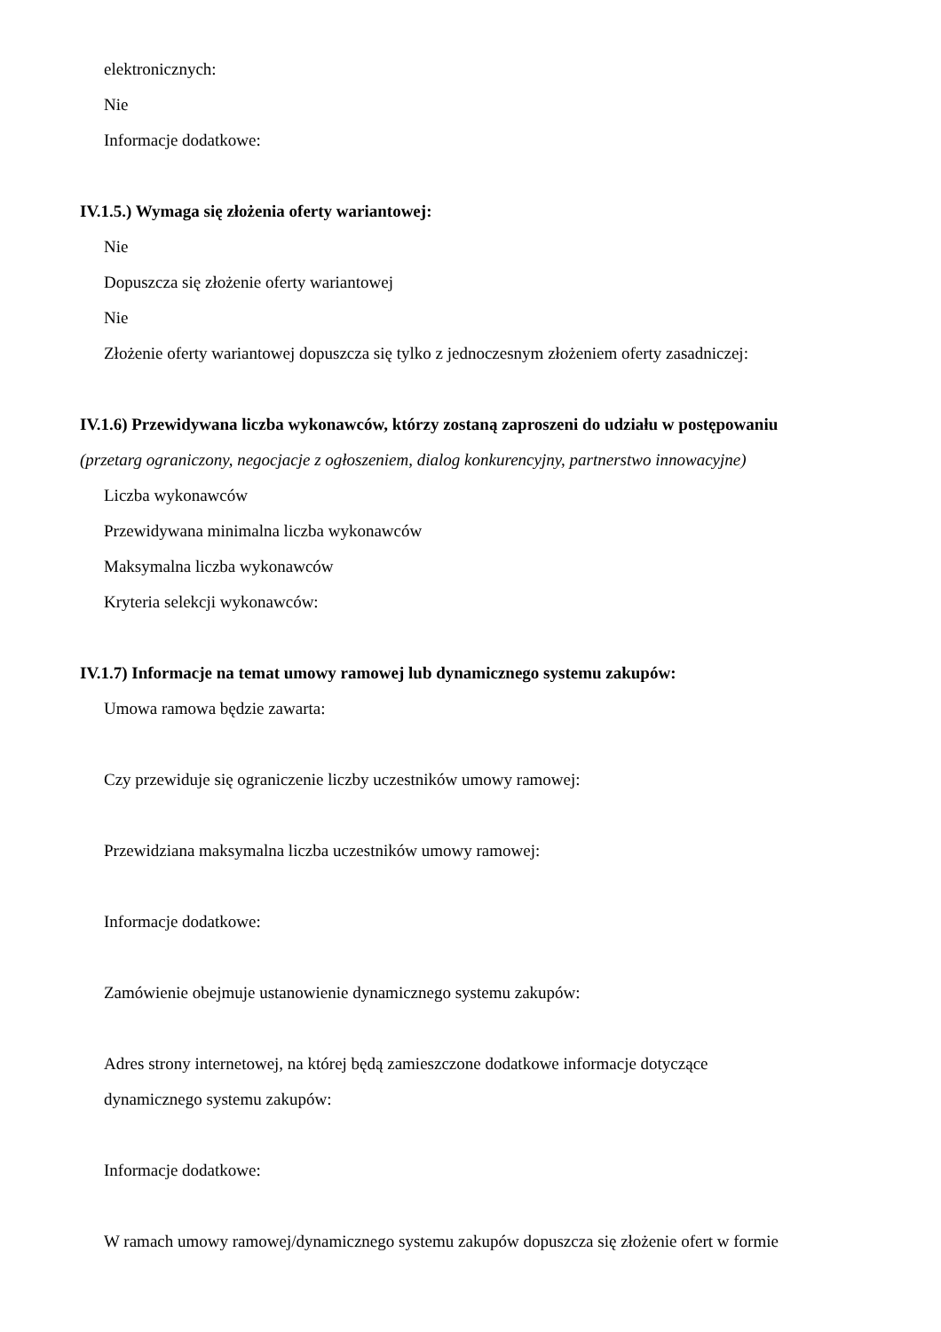elektronicznych:
Nie
Informacje dodatkowe:
IV.1.5.) Wymaga się złożenia oferty wariantowej:
Nie
Dopuszcza się złożenie oferty wariantowej
Nie
Złożenie oferty wariantowej dopuszcza się tylko z jednoczesnym złożeniem oferty zasadniczej:
IV.1.6) Przewidywana liczba wykonawców, którzy zostaną zaproszeni do udziału w postępowaniu
(przetarg ograniczony, negocjacje z ogłoszeniem, dialog konkurencyjny, partnerstwo innowacyjne)
Liczba wykonawców
Przewidywana minimalna liczba wykonawców
Maksymalna liczba wykonawców
Kryteria selekcji wykonawców:
IV.1.7) Informacje na temat umowy ramowej lub dynamicznego systemu zakupów:
Umowa ramowa będzie zawarta:
Czy przewiduje się ograniczenie liczby uczestników umowy ramowej:
Przewidziana maksymalna liczba uczestników umowy ramowej:
Informacje dodatkowe:
Zamówienie obejmuje ustanowienie dynamicznego systemu zakupów:
Adres strony internetowej, na której będą zamieszczone dodatkowe informacje dotyczące
dynamicznego systemu zakupów:
Informacje dodatkowe:
W ramach umowy ramowej/dynamicznego systemu zakupów dopuszcza się złożenie ofert w formie